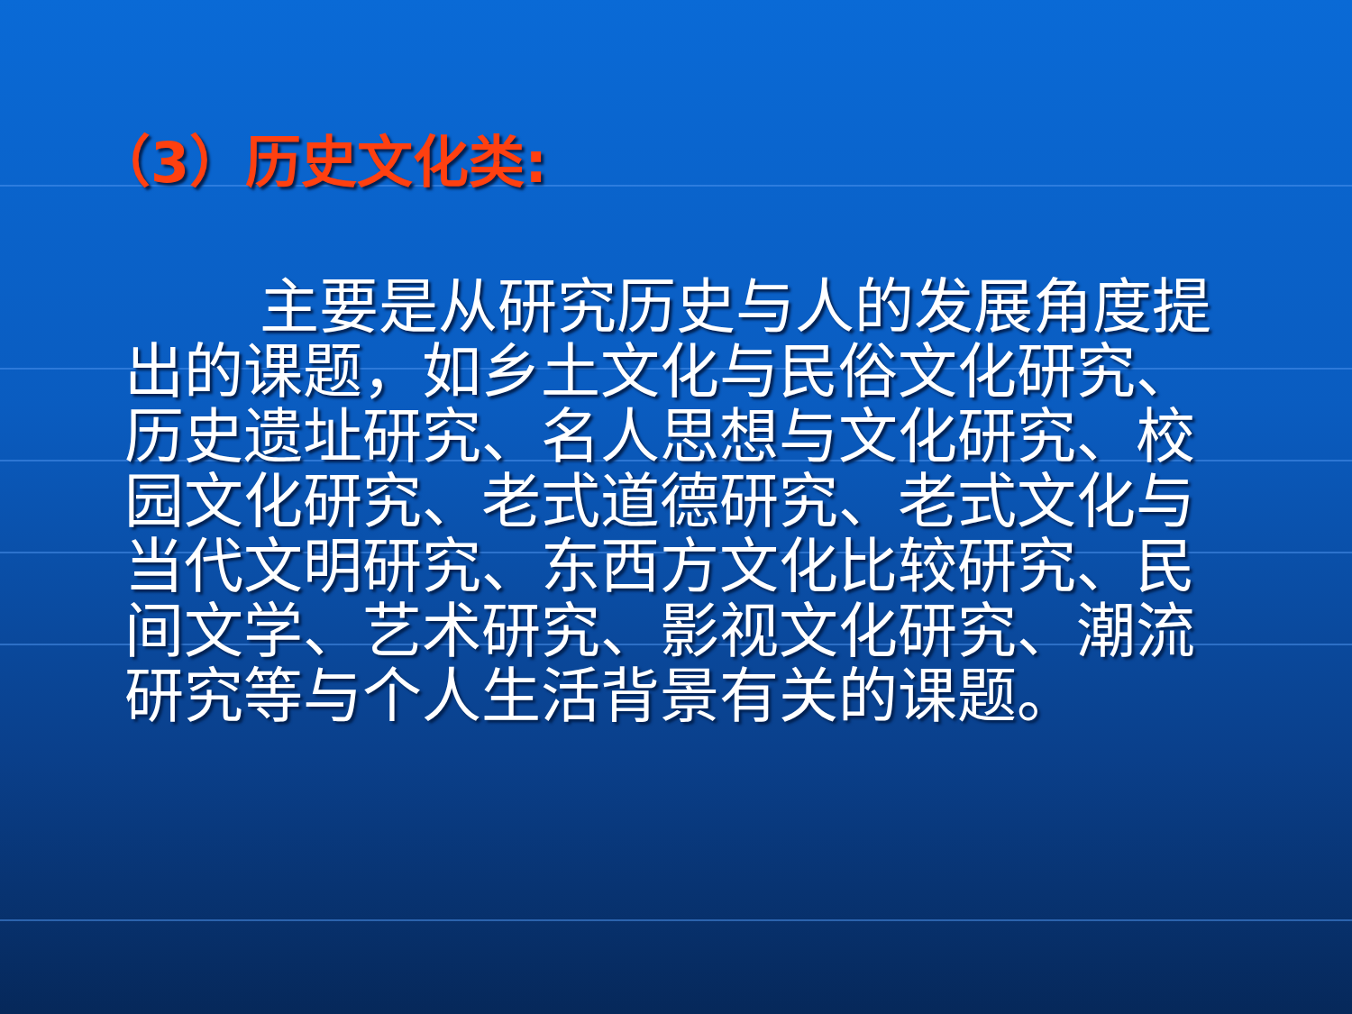（3）历史文化类:
主要是从研究历史与人的发展角度提出的课题，如乡土文化与民俗文化研究、历史遗址研究、名人思想与文化研究、校园文化研究、老式道德研究、老式文化与当代文明研究、东西方文化比较研究、民间文学、艺术研究、影视文化研究、潮流研究等与个人生活背景有关的课题。